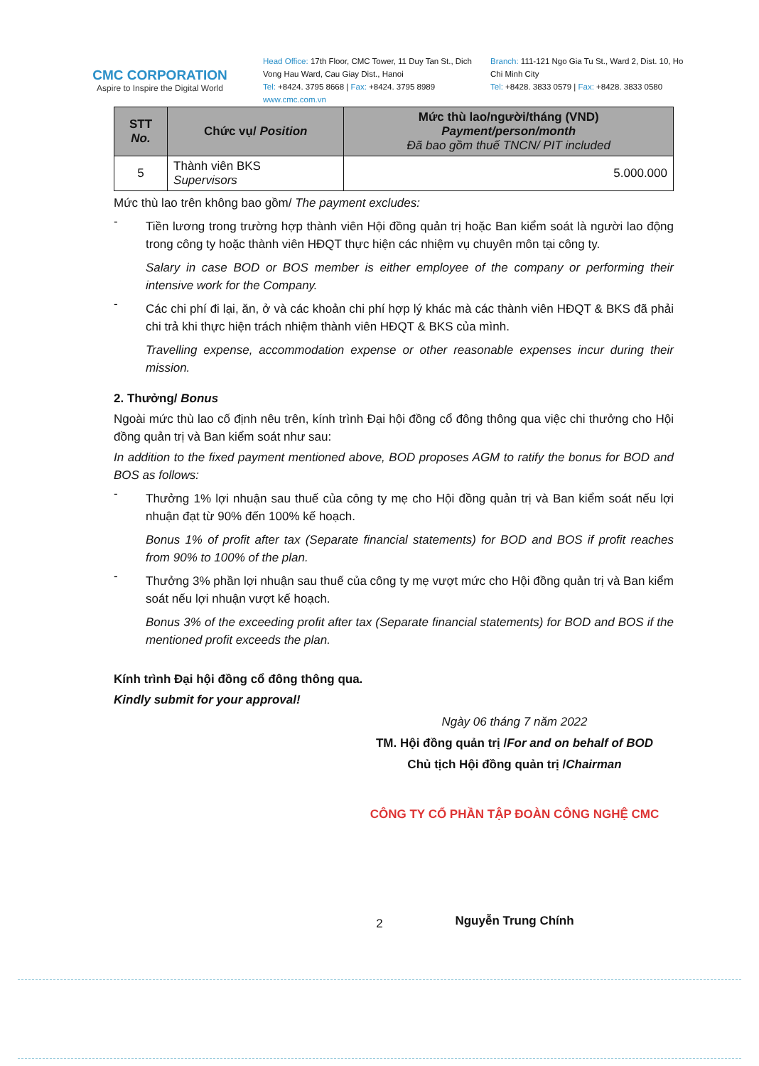CMC CORPORATION
Aspire to Inspire the Digital World
Head Office: 17th Floor, CMC Tower, 11 Duy Tan St., Dich Vong Hau Ward, Cau Giay Dist., Hanoi
Tel: +8424. 3795 8668 | Fax: +8424. 3795 8989
www.cmc.com.vn
Branch: 111-121 Ngo Gia Tu St., Ward 2, Dist. 10, Ho Chi Minh City
Tel: +8428. 3833 0579 | Fax: +8428. 3833 0580
| STT No. | Chức vụ/ Position | Mức thù lao/người/tháng (VND) Payment/person/month Đã bao gồm thuế TNCN/ PIT included |
| --- | --- | --- |
| 5 | Thành viên BKS Supervisors | 5.000.000 |
Mức thù lao trên không bao gồm/ The payment excludes:
-
Tiền lương trong trường hợp thành viên Hội đồng quản trị hoặc Ban kiểm soát là người lao động trong công ty hoặc thành viên HĐQT thực hiện các nhiệm vụ chuyên môn tại công ty.
Salary in case BOD or BOS member is either employee of the company or performing their intensive work for the Company.
-
Các chi phí đi lại, ăn, ở và các khoản chi phí hợp lý khác mà các thành viên HĐQT & BKS đã phải chi trả khi thực hiện trách nhiệm thành viên HĐQT & BKS của mình.
Travelling expense, accommodation expense or other reasonable expenses incur during their mission.
2. Thưởng/ Bonus
Ngoài mức thù lao cố định nêu trên, kính trình Đại hội đồng cổ đông thông qua việc chi thưởng cho Hội đồng quản trị và Ban kiểm soát như sau:
In addition to the fixed payment mentioned above, BOD proposes AGM to ratify the bonus for BOD and BOS as follows:
-
Thưởng 1% lợi nhuận sau thuế của công ty mẹ cho Hội đồng quản trị và Ban kiểm soát nếu lợi nhuận đạt từ 90% đến 100% kế hoạch.
Bonus 1% of profit after tax (Separate financial statements) for BOD and BOS if profit reaches from 90% to 100% of the plan.
-
Thưởng 3% phần lợi nhuận sau thuế của công ty mẹ vượt mức cho Hội đồng quản trị và Ban kiểm soát nếu lợi nhuận vượt kế hoạch.
Bonus 3% of the exceeding profit after tax (Separate financial statements) for BOD and BOS if the mentioned profit exceeds the plan.
Kính trình Đại hội đồng cổ đông thông qua.
Kindly submit for your approval!
Ngày 06 tháng 7 năm 2022
TM. Hội đồng quản trị /For and on behalf of BOD
Chủ tịch Hội đồng quản trị /Chairman
CÔNG TY CỔ PHẦN TẬP ĐOÀN CÔNG NGHỆ CMC
Nguyễn Trung Chính
2